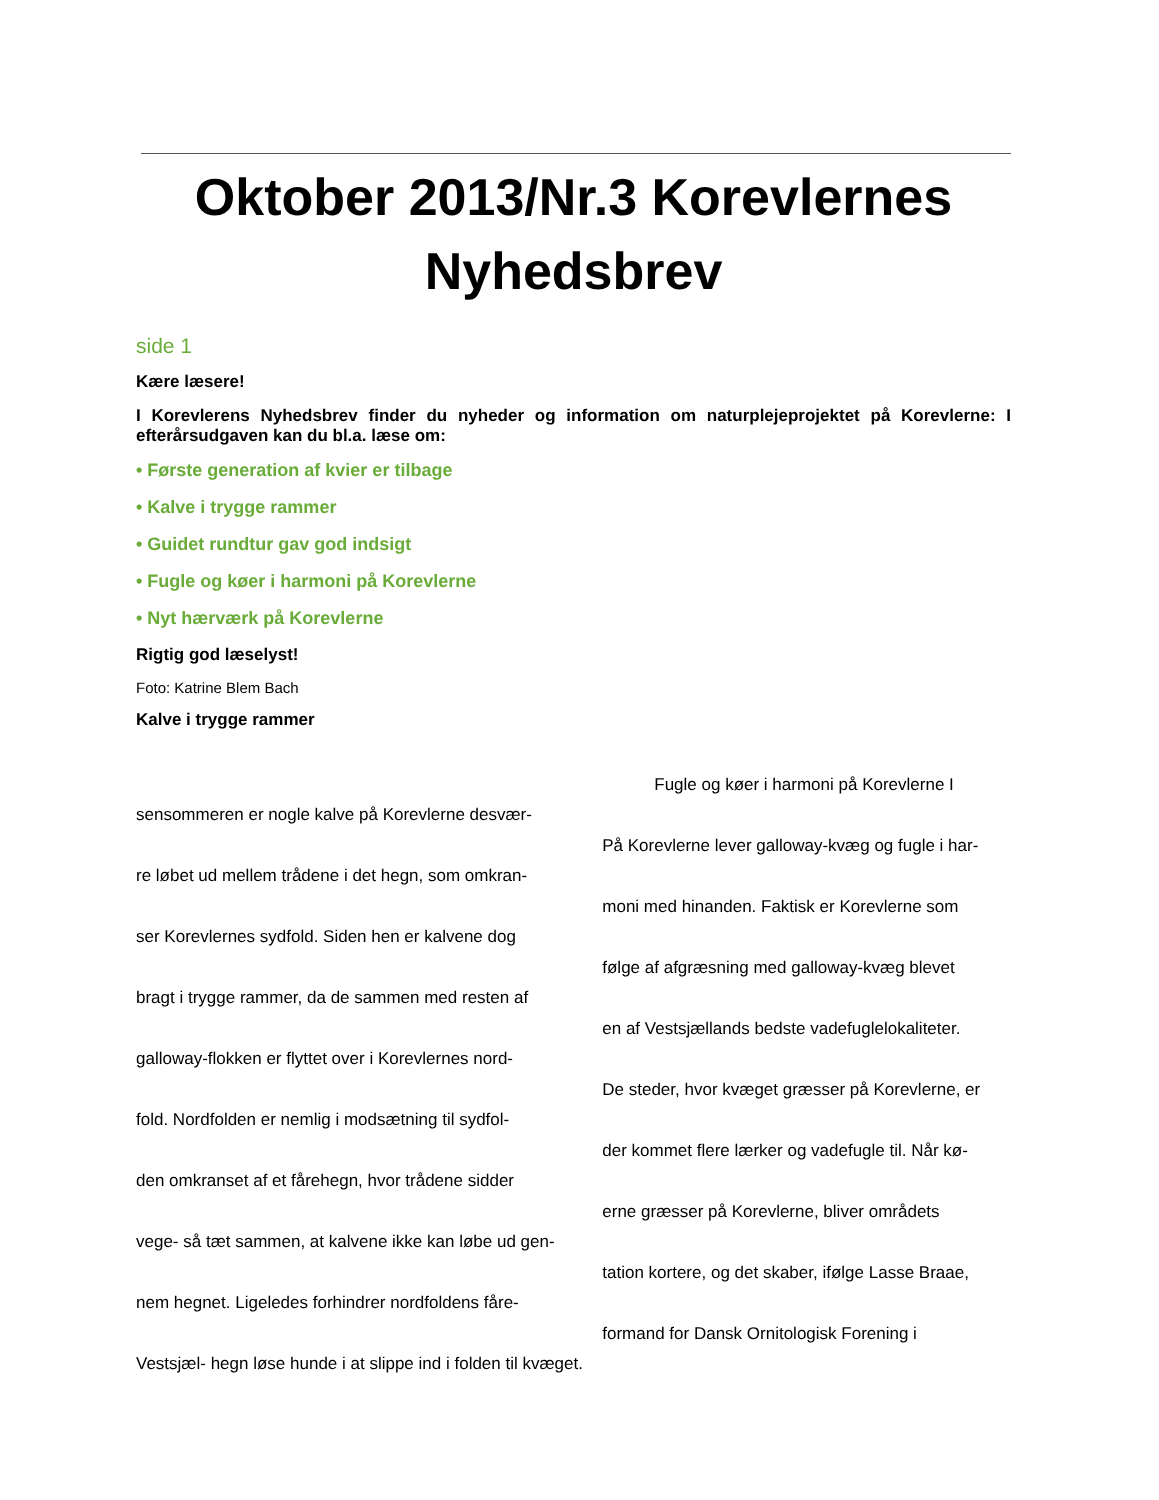Oktober 2013/Nr.3 Korevlernes Nyhedsbrev
side 1
Kære læsere!
I Korevlerens Nyhedsbrev finder du nyheder og information om naturplejeprojektet på Korev­lerne: I efterårsudgaven kan du bl.a. læse om:
• Første generation af kvier er tilbage
• Kalve i trygge rammer
• Guidet rundtur gav god indsigt
• Fugle og køer i harmoni på Korevlerne
• Nyt hærværk på Korevlerne
Rigtig god læselyst!
Foto: Katrine Blem Bach
Kalve i trygge rammer
sensommeren er nogle kalve på Korevlerne desvær-
re løbet ud mellem trådene i det hegn, som omkran-
ser Korevlernes sydfold. Siden hen er kalvene dog
bragt i trygge rammer, da de sammen med resten af
galloway-flokken er flyttet over i Korevlernes nord-
fold. Nordfolden er nemlig i modsætning til sydfol-
den omkranset af et fårehegn, hvor trådene sidder
vege- så tæt sammen, at kalvene ikke kan løbe ud gen-
nem hegnet. Ligeledes forhindrer nordfoldens fåre-
Vestsjæl- hegn løse hunde i at slippe ind i folden til kvæget.
Fugle og køer i harmoni på Korevlerne I
På Korevlerne lever galloway-kvæg og fugle i har-
moni med hinanden. Faktisk er Korevlerne som
følge af afgræsning med galloway-kvæg blevet
en af Vestsjællands bedste vadefuglelokaliteter.
De steder, hvor kvæget græsser på Korevlerne, er
der kommet flere lærker og vadefugle til. Når kø-
erne græsser på Korevlerne, bliver områdets
tation kortere, og det skaber, ifølge Lasse Braae,
formand for Dansk Ornitologisk Forening i